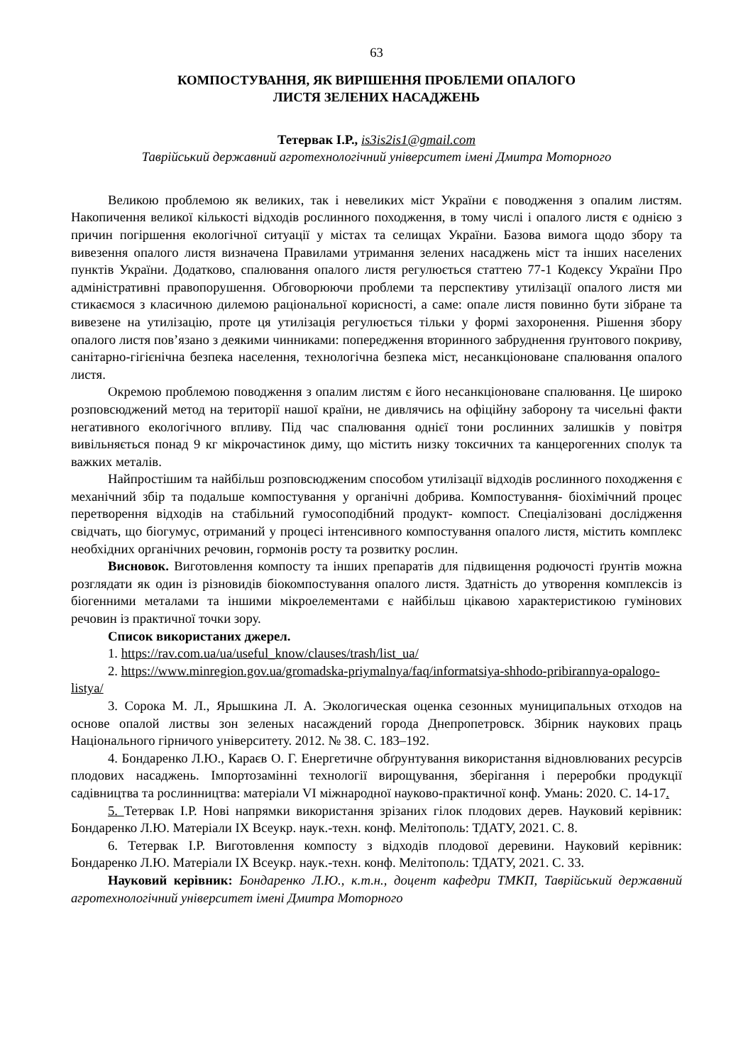63
КОМПОСТУВАННЯ, ЯК ВИРІШЕННЯ ПРОБЛЕМИ ОПАЛОГО
ЛИСТЯ ЗЕЛЕНИХ НАСАДЖЕНЬ
Тетервак І.Р., is3is2is1@gmail.com
Таврійський державний агротехнологічний університет імені Дмитра Моторного
Великою проблемою як великих, так і невеликих міст України є поводження з опалим листям. Накопичення великої кількості відходів рослинного походження, в тому числі і опалого листя є однією з причин погіршення екологічної ситуації у містах та селищах України. Базова вимога щодо збору та вивезення опалого листя визначена Правилами утримання зелених насаджень міст та інших населених пунктів України. Додатково, спалювання опалого листя регулюється статтею 77-1 Кодексу України Про адміністративні правопорушення. Обговорюючи проблеми та перспективу утилізації опалого листя ми стикаємося з класичною дилемою раціональної корисності, а саме: опале листя повинно бути зібране та вивезене на утилізацію, проте ця утилізація регулюється тільки у формі захоронення. Рішення збору опалого листя пов’язано з деякими чинниками: попередження вторинного забруднення ґрунтового покриву, санітарно-гігієнічна безпека населення, технологічна безпека міст, несанкціоноване спалювання опалого листя.
Окремою проблемою поводження з опалим листям є його несанкціоноване спалювання. Це широко розповсюджений метод на території нашої країни, не дивлячись на офіційну заборону та чисельні факти негативного екологічного впливу. Під час спалювання однієї тони рослинних залишків у повітря вивільняється понад 9 кг мікрочастинок диму, що містить низку токсичних та канцерогенних сполук та важких металів.
Найпростішим та найбільш розповсюдженим способом утилізації відходів рослинного походження є механічний збір та подальше компостування у органічні добрива. Компостування- біохімічний процес перетворення відходів на стабільний гумосоподібний продукт- компост. Спеціалізовані дослідження свідчать, що біогумус, отриманий у процесі інтенсивного компостування опалого листя, містить комплекс необхідних органічних речовин, гормонів росту та розвитку рослин.
Висновок. Виготовлення компосту та інших препаратів для підвищення родючості ґрунтів можна розглядати як один із різновидів біокомпостування опалого листя. Здатність до утворення комплексів із біогенними металами та іншими мікроелементами є найбільш цікавою характеристикою гумінових речовин із практичної точки зору.
Список використаних джерел.
1. https://rav.com.ua/ua/useful_know/clauses/trash/list_ua/
2. https://www.minregion.gov.ua/gromadska-priymalnya/faq/informatsiya-shhodo-pribirannya-opalogo-listya/
3. Сорока М. Л., Ярышкина Л. А. Экологическая оценка сезонных муниципальных отходов на основе опалой листвы зон зеленых насаждений города Днепропетровск. Збірник наукових праць Національного гірничого університету. 2012. № 38. С. 183–192.
4. Бондаренко Л.Ю., Караєв О. Г. Енергетичне обґрунтування використання відновлюваних ресурсів плодових насаджень. Імпортозамінні технології вирощування, зберігання і переробки продукції садівництва та рослинництва: матеріали VI міжнародної науково-практичної конф. Умань: 2020. С. 14-17.
5. Тетервак І.Р. Нові напрямки використання зрізаних гілок плодових дерев. Науковий керівник: Бондаренко Л.Ю. Матеріали IX Всеукр. наук.-техн. конф. Мелітополь: ТДАТУ, 2021. С. 8.
6. Тетервак І.Р. Виготовлення компосту з відходів плодової деревини. Науковий керівник: Бондаренко Л.Ю. Матеріали IX Всеукр. наук.-техн. конф. Мелітополь: ТДАТУ, 2021. С. 33.
Науковий керівник: Бондаренко Л.Ю., к.т.н., доцент кафедри ТМКП, Таврійський державний агротехнологічний університет імені Дмитра Моторного